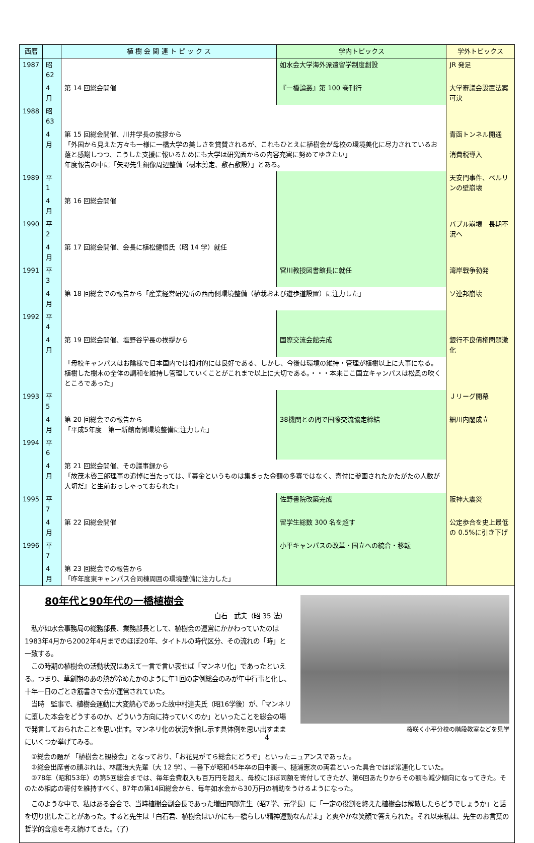| 西暦 | | 植 樹 会 関 連 ト ピ ッ ク ス | 学内トピックス | 学外トピックス |
| --- | --- | --- | --- | --- |
| 1987 | 昭 62 | | 如水会大学海外派遣留学制度創設 | JR 発足 |
| | 4 月 | 第 14 回総会開催 | 『一橋論叢』第 100 巻刊行 | 大学審議会設置法案可決 |
| 1988 | 昭 63 | | | |
| | 4 月 | 第 15 回総会開催、川井学長の挨拶から 「外国から見えた方々も一様に一橋大学の美しさを賞賛されるが、これもひとえに植樹会が母校の環境美化に尽力されているお蔭と感謝しつつ、こうした支援に報いるためにも大学は研究面からの内容充実に努めてゆきたい」 年度報告の中に「矢野先生銅像周辺整備（樹木剪定、敷石敷設）」とある。 | | 青函トンネル開通 消費税導入 |
| 1989 | 平 1 | | | 天安門事件、ベルリンの壁崩壊 |
| | 4 月 | 第 16 回総会開催 | | |
| 1990 | 平 2 | | | バブル崩壊 長期不況へ |
| | 4 月 | 第 17 回総会開催、会長に植松健悟氏（昭 14 学）就任 | | |
| 1991 | 平 3 | | 宮川教授図書館長に就任 | 湾岸戦争勃発 |
| | 4 月 | 第 18 回総会での報告から「産業経営研究所の西南側環境整備（植栽および遊歩道設置）に注力した」 | | ソ連邦崩壊 |
| 1992 | 平 4 | | | |
| | 4 月 | 第 19 回総会開催、塩野谷学長の挨拶から | 国際交流会館完成 | 銀行不良債権問題激化 |
| | | 「母校キャンパスはお陰様で日本国内では相対的には良好である、しかし、今後は環境の維持・管理が植樹以上に大事になる。植樹した樹木の全体の調和を維持し管理していくことがこれまで以上に大切である。・・・本来ここ国立キャンパスは松風の吹くところであった」 | | |
| 1993 | 平 5 | | | Ｊリーグ開幕 |
| | 4 月 | 第 20 回総会での報告から 「平成5年度 第一新館南側環境整備に注力した」 | 38機関との間で国際交流協定締結 | 細川内閣成立 |
| 1994 | 平 6 | | | |
| | 4 月 | 第 21 回総会開催、その議事録から 「故茂木啓三郎理事の追悼に当たっては、『募金というものは集まった金額の多寡ではなく、寄付に参画されたかたがたの人数が大切だ』と生前おっしゃっておられた」 | | |
| 1995 | 平 7 | | 佐野書院改築完成 | 阪神大震災 |
| | 4 月 | 第 22 回総会開催 | 留学生総数 300 名を超す | 公定歩合を史上最低の 0.5%に引き下げ |
| 1996 | 平 7 | | 小平キャンパスの改革・国立への統合・移転 | |
| | 4 月 | 第 23 回総会での報告から 「昨年度東キャンパス合同棟周囲の環境整備に注力した」 | | |
桜咲く小平分校の階段教室などを見学
80年代と90年代の一橋植樹会
白石　武夫（昭 35 法）
　私が如水会事務局の総務部長、業務部長として、植樹会の運営にかかわっていたのは1983年4月から2002年4月までのほぼ20年、タイトルの時代区分、その流れの「時」と一致する。
　この時期の植樹会の活動状況はあえて一言で言い表せば「マンネリ化」であったといえる。つまり、草創期のあの熱が冷めたかのように年1回の定例総会のみが年中行事と化し、十年一日のごとき筋書きで会が運営されていた。
　当時　監事で、植樹会運動に大変熱心であった故中村達夫氏（昭16学後）が、「マンネリに堕した本会をどうするのか、どういう方向に持っていくのか」といったことを総会の場で発言しておられたことを思い出す。マンネリ化の状況を指し示す具体例を思い出すままにいくつか挙げてみる。
　①総会の題が 「植樹会と観桜会」となっており、「お花見がてら総会にどうぞ」といったニュアンスであった。
　②総会出席者の顔ぶれは、林鷹治大先輩（大 12 学）、一番下が昭和45年卒の田中襄一、樋浦憲次の両君といった具合でほぼ常連化していた。
　③78年（昭和53年）の第5回総会までは、毎年会費収入も百万円を超え、母校にほぼ同額を寄付してきたが、第6回あたりからその額も減少傾向になってきた。そのため相応の寄付を維持すべく、87年の第14回総会から、毎年如水会から30万円の補助をうけるようになった。
　このような中で、私はある会合で、当時植樹会副会長であった増田四郎先生（昭7学、元学長）に「一定の役割を終えた植樹会は解散したらどうでしょうか」と話を切り出したことがあった。すると先生は「白石君、植樹会はいかにも一橋らしい精神運動なんだよ」と爽やかな笑顔で答えられた。それ以来私は、先生のお言葉の哲学的含意を考え続けてきた。（了）
4